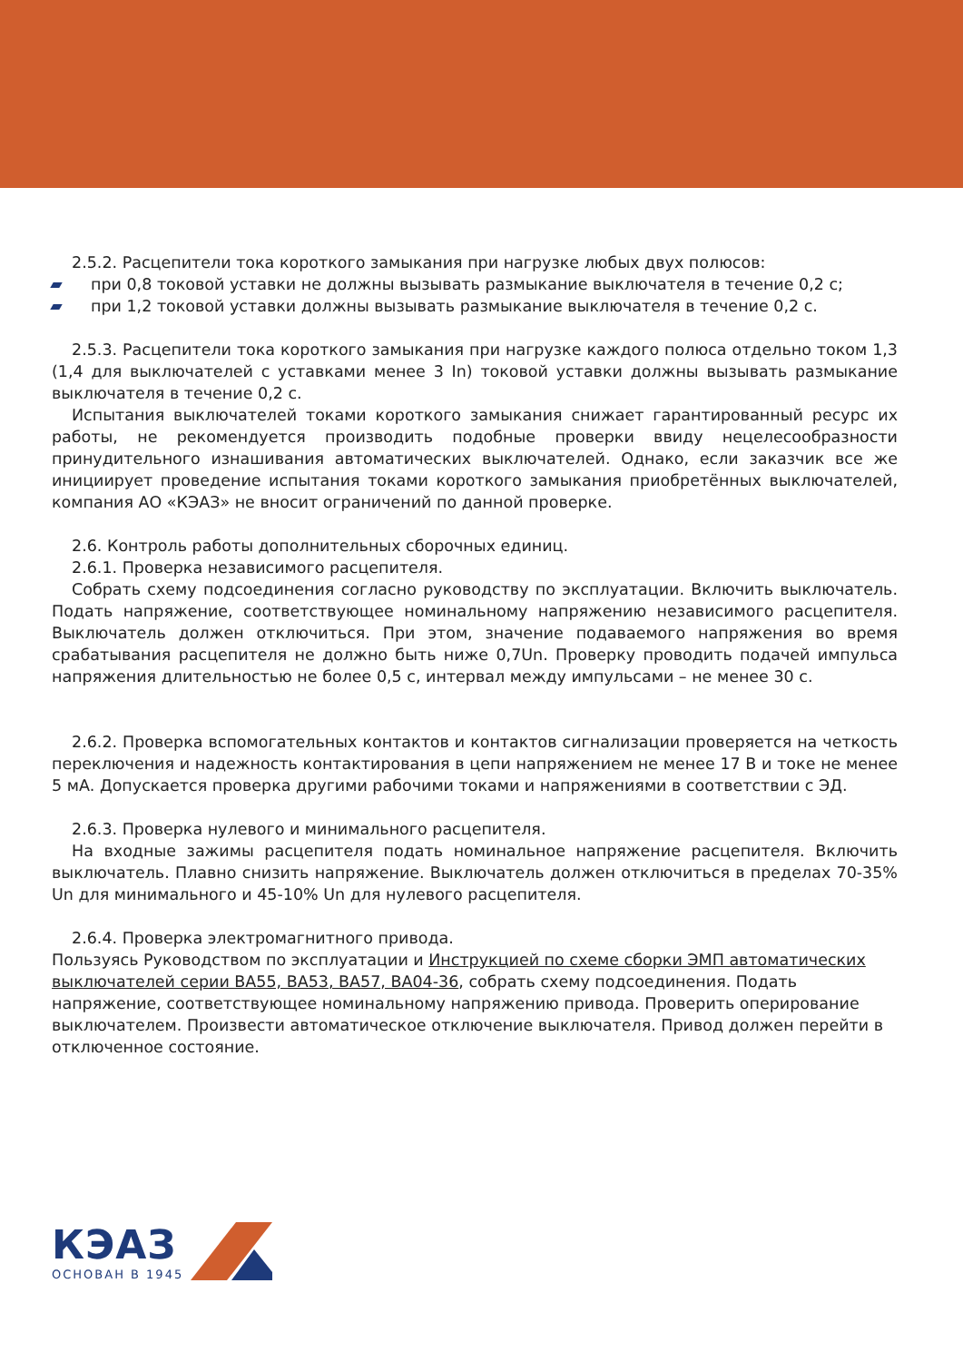2.5.2. Расцепители тока короткого замыкания при нагрузке любых двух полюсов:
при 0,8 токовой уставки не должны вызывать размыкание выключателя в течение 0,2 с;
при 1,2 токовой уставки должны вызывать размыкание выключателя в течение 0,2 с.
2.5.3. Расцепители тока короткого замыкания при нагрузке каждого полюса отдельно током 1,3 (1,4 для выключателей с уставками менее 3 In) токовой уставки должны вызывать размыкание выключателя в течение 0,2 с.
Испытания выключателей токами короткого замыкания снижает гарантированный ресурс их работы, не рекомендуется производить подобные проверки ввиду нецелесообразности принудительного изнашивания автоматических выключателей. Однако, если заказчик все же инициирует проведение испытания токами короткого замыкания приобретённых выключателей, компания АО «КЭАЗ» не вносит ограничений по данной проверке.
2.6. Контроль работы дополнительных сборочных единиц.
2.6.1. Проверка независимого расцепителя.
Собрать схему подсоединения согласно руководству по эксплуатации. Включить выключатель. Подать напряжение, соответствующее номинальному напряжению независимого расцепителя. Выключатель должен отключиться. При этом, значение подаваемого напряжения во время срабатывания расцепителя не должно быть ниже 0,7Un. Проверку проводить подачей импульса напряжения длительностью не более 0,5 с, интервал между импульсами – не менее 30 с.
2.6.2. Проверка вспомогательных контактов и контактов сигнализации проверяется на четкость переключения и надежность контактирования в цепи напряжением не менее 17 В и токе не менее 5 мА. Допускается проверка другими рабочими токами и напряжениями в соответствии с ЭД.
2.6.3. Проверка нулевого и минимального расцепителя.
На входные зажимы расцепителя подать номинальное напряжение расцепителя. Включить выключатель. Плавно снизить напряжение. Выключатель должен отключиться в пределах 70-35% Un для минимального и 45-10% Un для нулевого расцепителя.
2.6.4. Проверка электромагнитного привода.
Пользуясь Руководством по эксплуатации и Инструкцией по схеме сборки ЭМП автоматических выключателей серии ВА55, ВА53, ВА57, ВА04-36, собрать схему подсоединения. Подать напряжение, соответствующее номинальному напряжению привода. Проверить оперирование выключателем. Произвести автоматическое отключение выключателя. Привод должен перейти в отключенное состояние.
КЭАЗ
ОСНОВАН В 1945